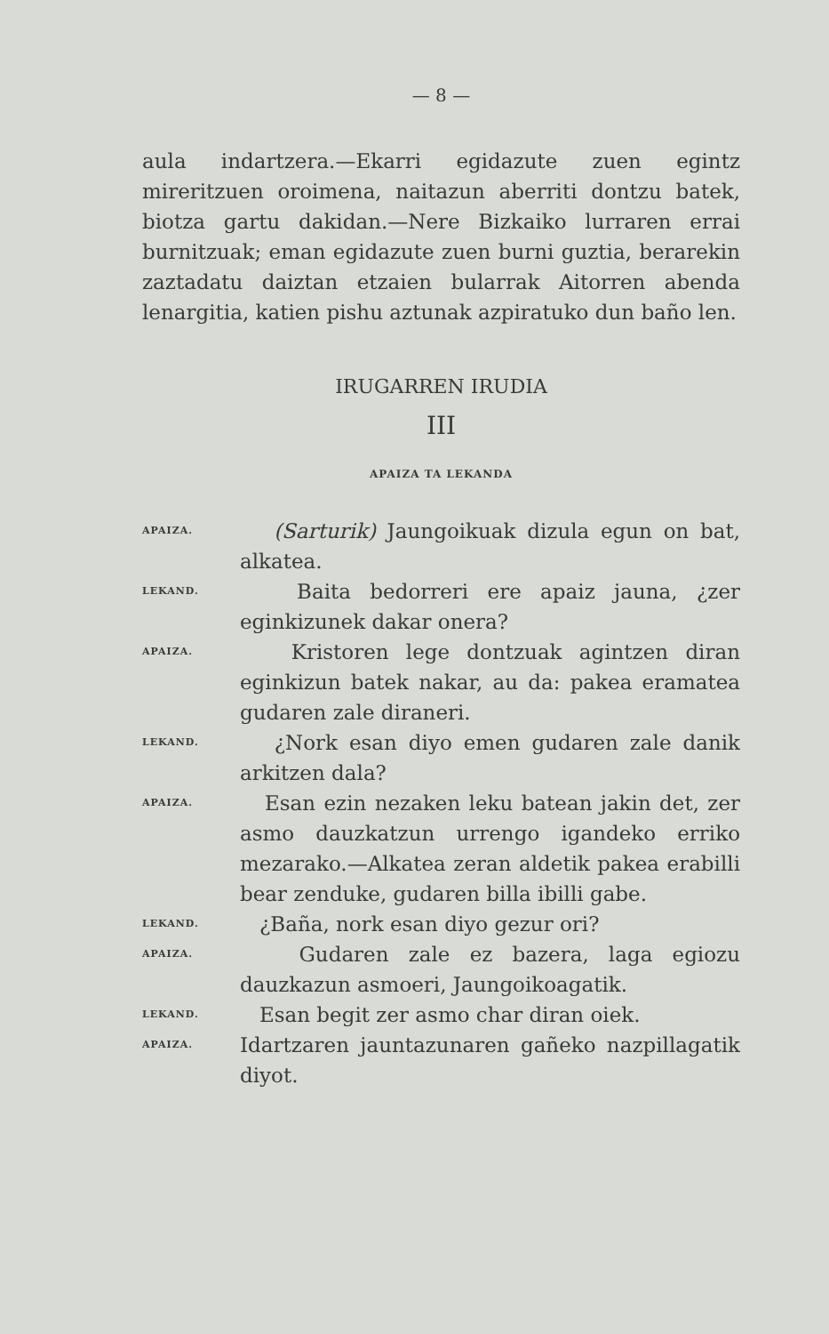— 8 —
aula indartzera.—Ekarri egidazute zuen egintz mireritzuen oroimena, naitazun aberriti dontzu batek, biotza gartu dakidan.—Nere Bizkaiko lurraren errai burnitzuak; eman egidazute zuen burni guztia, berarekin zaztadatu daiztan etzaien bularrak Aitorren abenda lenargitia, katien pishu aztunak azpiratuko dun baño len.
IRUGARREN IRUDIA
III
APAIZA TA LEKANDA
APAIZA. (Sarturik) Jaungoikuak dizula egun on bat, alkatea.
LEKAND. Baita bedorreri ere apaiz jauna, ¿zer eginkizunek dakar onera?
APAIZA. Kristoren lege dontzuak agintzen diran eginkizun batek nakar, au da: pakea eramatea gudaren zale diraneri.
LEKAND. ¿Nork esan diyo emen gudaren zale danik arkitzen dala?
APAIZA. Esan ezin nezaken leku batean jakin det, zer asmo dauzkatzun urrengo igandeko erriko mezarako.—Alkatea zeran aldetik pakea erabilli bear zenduke, gudaren billa ibilli gabe.
LEKAND. ¿Baña, nork esan diyo gezur ori?
APAIZA. Gudaren zale ez bazera, laga egiozu dauzkazun asmoeri, Jaungoikoagatik.
LEKAND. Esan begit zer asmo char diran oiek.
APAIZA. Idartzaren jauntazunaren gañeko nazpillagatik diyot.